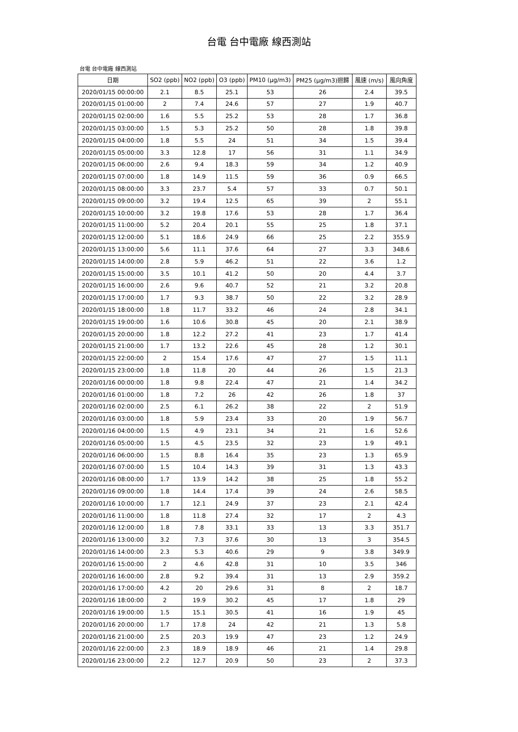台電 台中電廠 線西測站
台電 台中電廠 線西測站
| 日期 | SO2 (ppb) | NO2 (ppb) | O3 (ppb) | PM10 (μg/m3) | PM25 (μg/m3)迴歸 | 風速 (m/s) | 風向角度 |
| --- | --- | --- | --- | --- | --- | --- | --- |
| 2020/01/15 00:00:00 | 2.1 | 8.5 | 25.1 | 53 | 26 | 2.4 | 39.5 |
| 2020/01/15 01:00:00 | 2 | 7.4 | 24.6 | 57 | 27 | 1.9 | 40.7 |
| 2020/01/15 02:00:00 | 1.6 | 5.5 | 25.2 | 53 | 28 | 1.7 | 36.8 |
| 2020/01/15 03:00:00 | 1.5 | 5.3 | 25.2 | 50 | 28 | 1.8 | 39.8 |
| 2020/01/15 04:00:00 | 1.8 | 5.5 | 24 | 51 | 34 | 1.5 | 39.4 |
| 2020/01/15 05:00:00 | 3.3 | 12.8 | 17 | 56 | 31 | 1.1 | 34.9 |
| 2020/01/15 06:00:00 | 2.6 | 9.4 | 18.3 | 59 | 34 | 1.2 | 40.9 |
| 2020/01/15 07:00:00 | 1.8 | 14.9 | 11.5 | 59 | 36 | 0.9 | 66.5 |
| 2020/01/15 08:00:00 | 3.3 | 23.7 | 5.4 | 57 | 33 | 0.7 | 50.1 |
| 2020/01/15 09:00:00 | 3.2 | 19.4 | 12.5 | 65 | 39 | 2 | 55.1 |
| 2020/01/15 10:00:00 | 3.2 | 19.8 | 17.6 | 53 | 28 | 1.7 | 36.4 |
| 2020/01/15 11:00:00 | 5.2 | 20.4 | 20.1 | 55 | 25 | 1.8 | 37.1 |
| 2020/01/15 12:00:00 | 5.1 | 18.6 | 24.9 | 66 | 25 | 2.2 | 355.9 |
| 2020/01/15 13:00:00 | 5.6 | 11.1 | 37.6 | 64 | 27 | 3.3 | 348.6 |
| 2020/01/15 14:00:00 | 2.8 | 5.9 | 46.2 | 51 | 22 | 3.6 | 1.2 |
| 2020/01/15 15:00:00 | 3.5 | 10.1 | 41.2 | 50 | 20 | 4.4 | 3.7 |
| 2020/01/15 16:00:00 | 2.6 | 9.6 | 40.7 | 52 | 21 | 3.2 | 20.8 |
| 2020/01/15 17:00:00 | 1.7 | 9.3 | 38.7 | 50 | 22 | 3.2 | 28.9 |
| 2020/01/15 18:00:00 | 1.8 | 11.7 | 33.2 | 46 | 24 | 2.8 | 34.1 |
| 2020/01/15 19:00:00 | 1.6 | 10.6 | 30.8 | 45 | 20 | 2.1 | 38.9 |
| 2020/01/15 20:00:00 | 1.8 | 12.2 | 27.2 | 41 | 23 | 1.7 | 41.4 |
| 2020/01/15 21:00:00 | 1.7 | 13.2 | 22.6 | 45 | 28 | 1.2 | 30.1 |
| 2020/01/15 22:00:00 | 2 | 15.4 | 17.6 | 47 | 27 | 1.5 | 11.1 |
| 2020/01/15 23:00:00 | 1.8 | 11.8 | 20 | 44 | 26 | 1.5 | 21.3 |
| 2020/01/16 00:00:00 | 1.8 | 9.8 | 22.4 | 47 | 21 | 1.4 | 34.2 |
| 2020/01/16 01:00:00 | 1.8 | 7.2 | 26 | 42 | 26 | 1.8 | 37 |
| 2020/01/16 02:00:00 | 2.5 | 6.1 | 26.2 | 38 | 22 | 2 | 51.9 |
| 2020/01/16 03:00:00 | 1.8 | 5.9 | 23.4 | 33 | 20 | 1.9 | 56.7 |
| 2020/01/16 04:00:00 | 1.5 | 4.9 | 23.1 | 34 | 21 | 1.6 | 52.6 |
| 2020/01/16 05:00:00 | 1.5 | 4.5 | 23.5 | 32 | 23 | 1.9 | 49.1 |
| 2020/01/16 06:00:00 | 1.5 | 8.8 | 16.4 | 35 | 23 | 1.3 | 65.9 |
| 2020/01/16 07:00:00 | 1.5 | 10.4 | 14.3 | 39 | 31 | 1.3 | 43.3 |
| 2020/01/16 08:00:00 | 1.7 | 13.9 | 14.2 | 38 | 25 | 1.8 | 55.2 |
| 2020/01/16 09:00:00 | 1.8 | 14.4 | 17.4 | 39 | 24 | 2.6 | 58.5 |
| 2020/01/16 10:00:00 | 1.7 | 12.1 | 24.9 | 37 | 23 | 2.1 | 42.4 |
| 2020/01/16 11:00:00 | 1.8 | 11.8 | 27.4 | 32 | 17 | 2 | 4.3 |
| 2020/01/16 12:00:00 | 1.8 | 7.8 | 33.1 | 33 | 13 | 3.3 | 351.7 |
| 2020/01/16 13:00:00 | 3.2 | 7.3 | 37.6 | 30 | 13 | 3 | 354.5 |
| 2020/01/16 14:00:00 | 2.3 | 5.3 | 40.6 | 29 | 9 | 3.8 | 349.9 |
| 2020/01/16 15:00:00 | 2 | 4.6 | 42.8 | 31 | 10 | 3.5 | 346 |
| 2020/01/16 16:00:00 | 2.8 | 9.2 | 39.4 | 31 | 13 | 2.9 | 359.2 |
| 2020/01/16 17:00:00 | 4.2 | 20 | 29.6 | 31 | 8 | 2 | 18.7 |
| 2020/01/16 18:00:00 | 2 | 19.9 | 30.2 | 45 | 17 | 1.8 | 29 |
| 2020/01/16 19:00:00 | 1.5 | 15.1 | 30.5 | 41 | 16 | 1.9 | 45 |
| 2020/01/16 20:00:00 | 1.7 | 17.8 | 24 | 42 | 21 | 1.3 | 5.8 |
| 2020/01/16 21:00:00 | 2.5 | 20.3 | 19.9 | 47 | 23 | 1.2 | 24.9 |
| 2020/01/16 22:00:00 | 2.3 | 18.9 | 18.9 | 46 | 21 | 1.4 | 29.8 |
| 2020/01/16 23:00:00 | 2.2 | 12.7 | 20.9 | 50 | 23 | 2 | 37.3 |